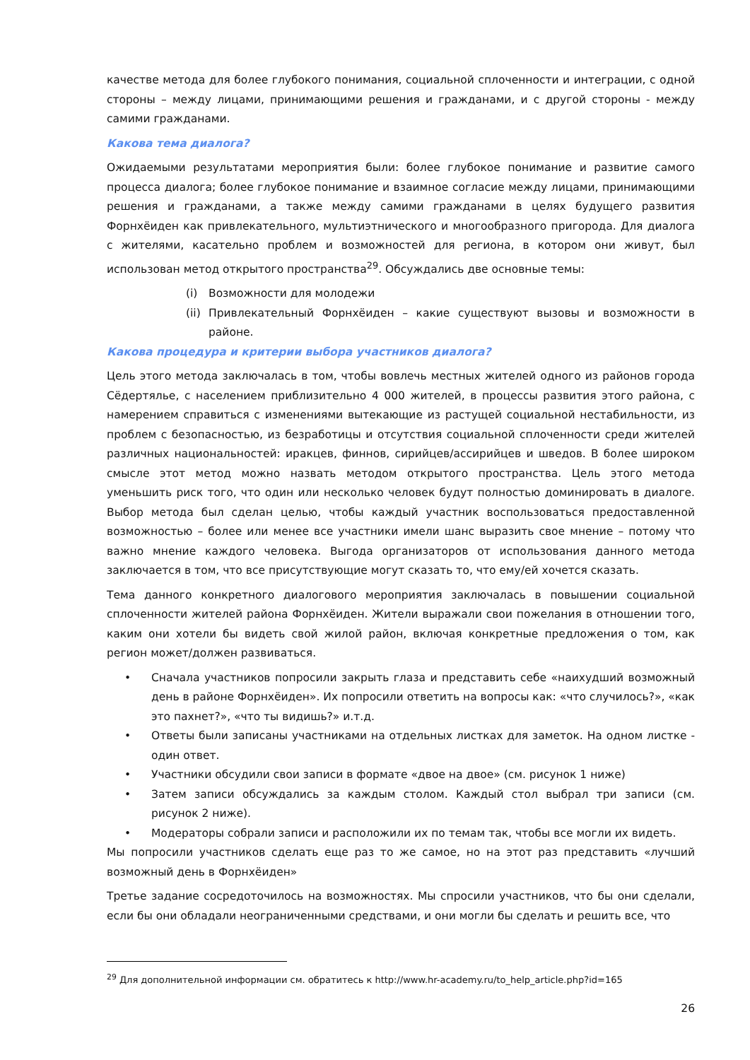качестве метода для более глубокого понимания, социальной сплоченности и интеграции, с одной стороны – между лицами, принимающими решения и гражданами, и с другой стороны - между самими гражданами.
Какова тема диалога?
Ожидаемыми результатами мероприятия были: более глубокое понимание и развитие самого процесса диалога; более глубокое понимание и взаимное согласие между лицами, принимающими решения и гражданами, а также между самими гражданами в целях будущего развития Форнхёиден как привлекательного, мультиэтнического и многообразного пригорода. Для диалога с жителями, касательно проблем и возможностей для региона, в котором они живут, был использован метод открытого пространства<sup>29</sup>. Обсуждались две основные темы:
(i) Возможности для молодежи
(ii) Привлекательный Форнхёиден – какие существуют вызовы и возможности в районе.
Какова процедура и критерии выбора участников диалога?
Цель этого метода заключалась в том, чтобы вовлечь местных жителей одного из районов города Сёдертялье, с населением приблизительно 4 000 жителей, в процессы развития этого района, с намерением справиться с изменениями вытекающие из растущей социальной нестабильности, из проблем с безопасностью, из безработицы и отсутствия социальной сплоченности среди жителей различных национальностей: иракцев, финнов, сирийцев/ассирийцев и шведов. В более широком смысле этот метод можно назвать методом открытого пространства. Цель этого метода уменьшить риск того, что один или несколько человек будут полностью доминировать в диалоге. Выбор метода был сделан целью, чтобы каждый участник воспользоваться предоставленной возможностью – более или менее все участники имели шанс выразить свое мнение – потому что важно мнение каждого человека. Выгода организаторов от использования данного метода заключается в том, что все присутствующие могут сказать то, что ему/ей хочется сказать.
Тема данного конкретного диалогового мероприятия заключалась в повышении социальной сплоченности жителей района Форнхёиден. Жители выражали свои пожелания в отношении того, каким они хотели бы видеть свой жилой район, включая конкретные предложения о том, как регион может/должен развиваться.
• Сначала участников попросили закрыть глаза и представить себе «наихудший возможный день в районе Форнхёиден». Их попросили ответить на вопросы как: «что случилось?», «как это пахнет?», «что ты видишь?» и.т.д.
• Ответы были записаны участниками на отдельных листках для заметок. На одном листке - один ответ.
• Участники обсудили свои записи в формате «двое на двое» (см. рисунок 1 ниже)
• Затем записи обсуждались за каждым столом. Каждый стол выбрал три записи (см. рисунок 2 ниже).
• Модераторы собрали записи и расположили их по темам так, чтобы все могли их видеть.
Мы попросили участников сделать еще раз то же самое, но на этот раз представить «лучший возможный день в Форнхёиден»
Третье задание сосредоточилось на возможностях. Мы спросили участников, что бы они сделали, если бы они обладали неограниченными средствами, и они могли бы сделать и решить все, что
<sup>29</sup> Для дополнительной информации см. обратитесь к http://www.hr-academy.ru/to_help_article.php?id=165
26